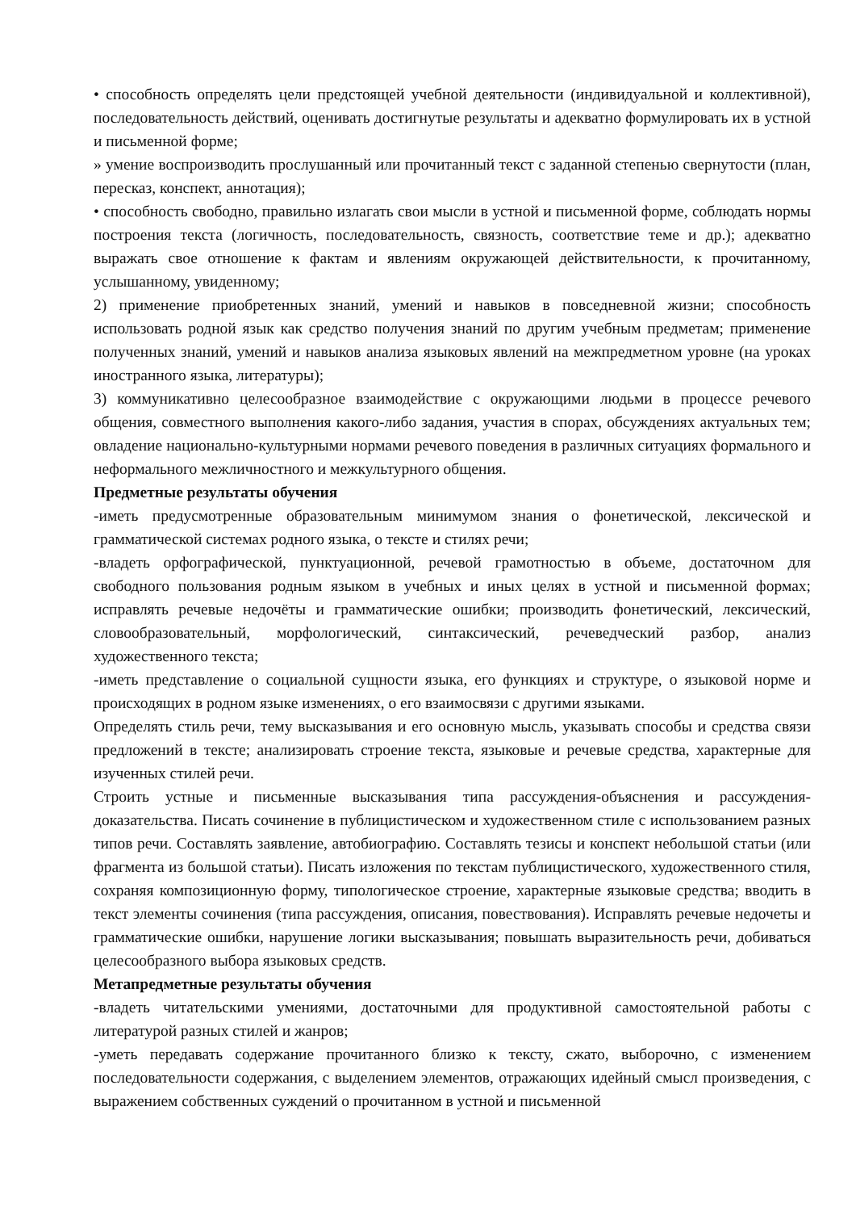• способность определять цели предстоящей учебной деятельности (индивидуальной и коллективной), последовательность действий, оценивать достигнутые результаты и адекватно формулировать их в устной и письменной форме;
» умение воспроизводить прослушанный или прочитанный текст с заданной степенью свернутости (план, пересказ, конспект, аннотация);
• способность свободно, правильно излагать свои мысли в устной и письменной форме, соблюдать нормы построения текста (логичность, последовательность, связность, соответствие теме и др.); адекватно выражать свое отношение к фактам и явлениям окружающей действительности, к прочитанному, услышанному, увиденному;
2) применение приобретенных знаний, умений и навыков в повседневной жизни; способность использовать родной язык как средство получения знаний по другим учебным предметам; применение полученных знаний, умений и навыков анализа языковых явлений на межпредметном уровне (на уроках иностранного языка, литературы);
3) коммуникативно целесообразное взаимодействие с окружающими людьми в процессе речевого общения, совместного выполнения какого-либо задания, участия в спорах, обсуждениях актуальных тем; овладение национально-культурными нормами речевого поведения в различных ситуациях формального и неформального межличностного и межкультурного общения.
Предметные результаты обучения
-иметь предусмотренные образовательным минимумом знания о фонетической, лексической и грамматической системах родного языка, о тексте и стилях речи;
-владеть орфографической, пунктуационной, речевой грамотностью в объеме, достаточном для свободного пользования родным языком в учебных и иных целях в устной и письменной формах; исправлять речевые недочёты и грамматические ошибки; производить фонетический, лексический, словообразовательный, морфологический, синтаксический, речеведческий разбор, анализ художественного текста;
-иметь представление о социальной сущности языка, его функциях и структуре, о языковой норме и происходящих в родном языке изменениях, о его взаимосвязи с другими языками.
Определять стиль речи, тему высказывания и его основную мысль, указывать способы и средства связи предложений в тексте; анализировать строение текста, языковые и речевые средства, характерные для изученных стилей речи.
Строить устные и письменные высказывания типа рассуждения-объяснения и рассуждения-доказательства. Писать сочинение в публицистическом и художественном стиле с использованием разных типов речи. Составлять заявление, автобиографию. Составлять тезисы и конспект небольшой статьи (или фрагмента из большой статьи). Писать изложения по текстам публицистического, художественного стиля, сохраняя композиционную форму, типологическое строение, характерные языковые средства; вводить в текст элементы сочинения (типа рассуждения, описания, повествования). Исправлять речевые недочеты и грамматические ошибки, нарушение логики высказывания; повышать выразительность речи, добиваться целесообразного выбора языковых средств.
Метапредметные результаты обучения
-владеть читательскими умениями, достаточными для продуктивной самостоятельной работы с литературой разных стилей и жанров;
-уметь передавать содержание прочитанного близко к тексту, сжато, выборочно, с изменением последовательности содержания, с выделением элементов, отражающих идейный смысл произведения, с выражением собственных суждений о прочитанном в устной и письменной